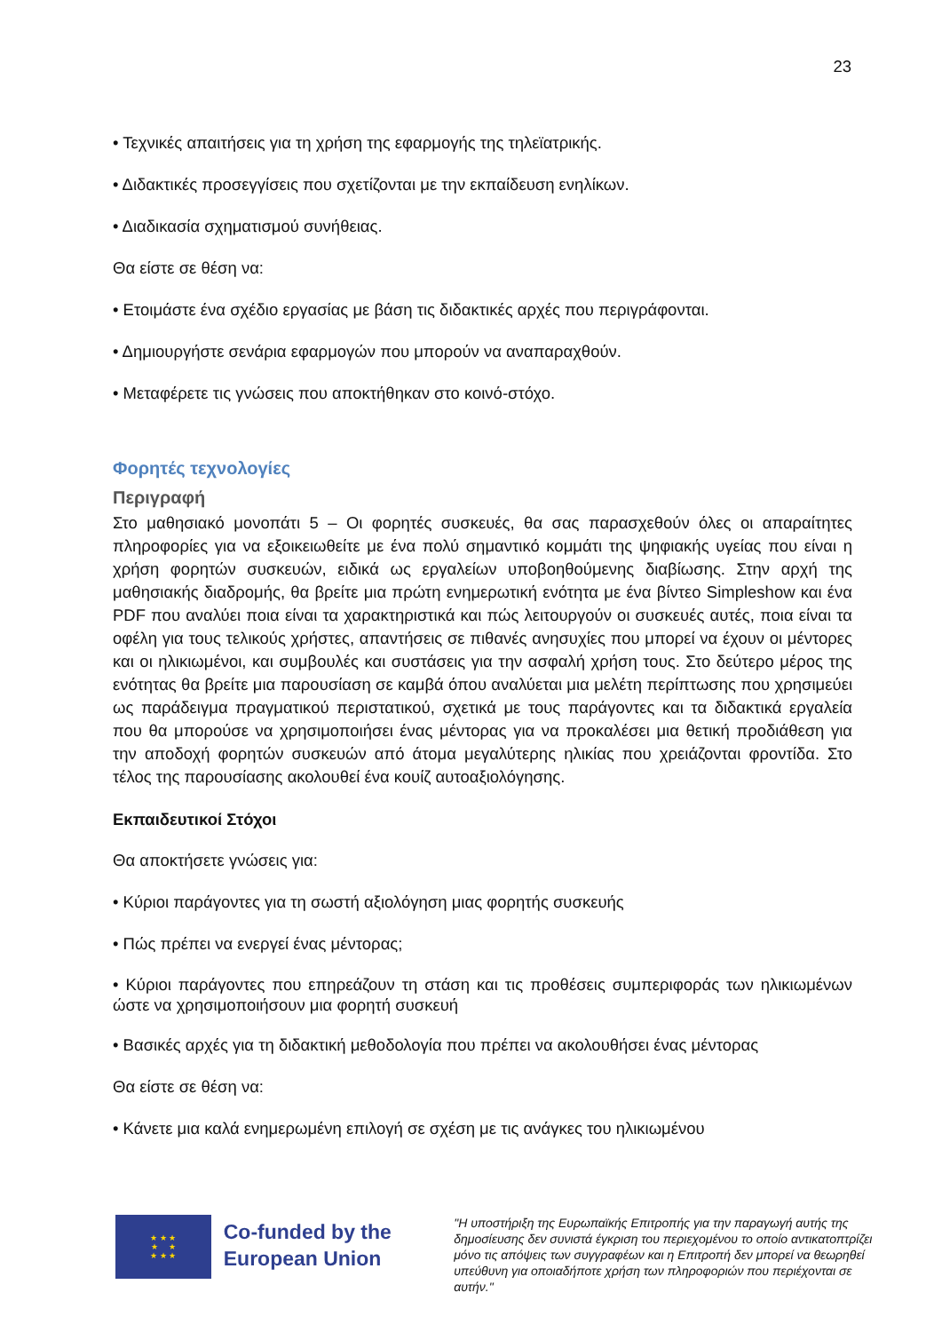23
• Τεχνικές απαιτήσεις για τη χρήση της εφαρμογής της τηλεϊατρικής.
• Διδακτικές προσεγγίσεις που σχετίζονται με την εκπαίδευση ενηλίκων.
• Διαδικασία σχηματισμού συνήθειας.
Θα είστε σε θέση να:
• Ετοιμάστε ένα σχέδιο εργασίας με βάση τις διδακτικές αρχές που περιγράφονται.
• Δημιουργήστε σενάρια εφαρμογών που μπορούν να αναπαραχθούν.
• Μεταφέρετε τις γνώσεις που αποκτήθηκαν στο κοινό-στόχο.
Φορητές τεχνολογίες
Περιγραφή
Στο μαθησιακό μονοπάτι 5 – Οι φορητές συσκευές, θα σας παρασχεθούν όλες οι απαραίτητες πληροφορίες για να εξοικειωθείτε με ένα πολύ σημαντικό κομμάτι της ψηφιακής υγείας που είναι η χρήση φορητών συσκευών, ειδικά ως εργαλείων υποβοηθούμενης διαβίωσης. Στην αρχή της μαθησιακής διαδρομής, θα βρείτε μια πρώτη ενημερωτική ενότητα με ένα βίντεο Simpleshow και ένα PDF που αναλύει ποια είναι τα χαρακτηριστικά και πώς λειτουργούν οι συσκευές αυτές, ποια είναι τα οφέλη για τους τελικούς χρήστες, απαντήσεις σε πιθανές ανησυχίες που μπορεί να έχουν οι μέντορες και οι ηλικιωμένοι, και συμβουλές και συστάσεις για την ασφαλή χρήση τους. Στο δεύτερο μέρος της ενότητας θα βρείτε μια παρουσίαση σε καμβά όπου αναλύεται μια μελέτη περίπτωσης που χρησιμεύει ως παράδειγμα πραγματικού περιστατικού, σχετικά με τους παράγοντες και τα διδακτικά εργαλεία που θα μπορούσε να χρησιμοποιήσει ένας μέντορας για να προκαλέσει μια θετική προδιάθεση για την αποδοχή φορητών συσκευών από άτομα μεγαλύτερης ηλικίας που χρειάζονται φροντίδα. Στο τέλος της παρουσίασης ακολουθεί ένα κουίζ αυτοαξιολόγησης.
Εκπαιδευτικοί Στόχοι
Θα αποκτήσετε γνώσεις για:
• Κύριοι παράγοντες για τη σωστή αξιολόγηση μιας φορητής συσκευής
• Πώς πρέπει να ενεργεί ένας μέντορας;
• Κύριοι παράγοντες που επηρεάζουν τη στάση και τις προθέσεις συμπεριφοράς των ηλικιωμένων ώστε να χρησιμοποιήσουν μια φορητή συσκευή
• Βασικές αρχές για τη διδακτική μεθοδολογία που πρέπει να ακολουθήσει ένας μέντορας
Θα είστε σε θέση να:
• Κάνετε μια καλά ενημερωμένη επιλογή σε σχέση με τις ανάγκες του ηλικιωμένου
★ ★ ★
★ ★
★ ★ ★
Co-funded by the European Union
"Η υποστήριξη της Ευρωπαϊκής Επιτροπής για την παραγωγή αυτής της δημοσίευσης δεν συνιστά έγκριση του περιεχομένου το οποίο αντικατοπτρίζει μόνο τις απόψεις των συγγραφέων και η Επιτροπή δεν μπορεί να θεωρηθεί υπεύθυνη για οποιαδήποτε χρήση των πληροφοριών που περιέχονται σε αυτήν."